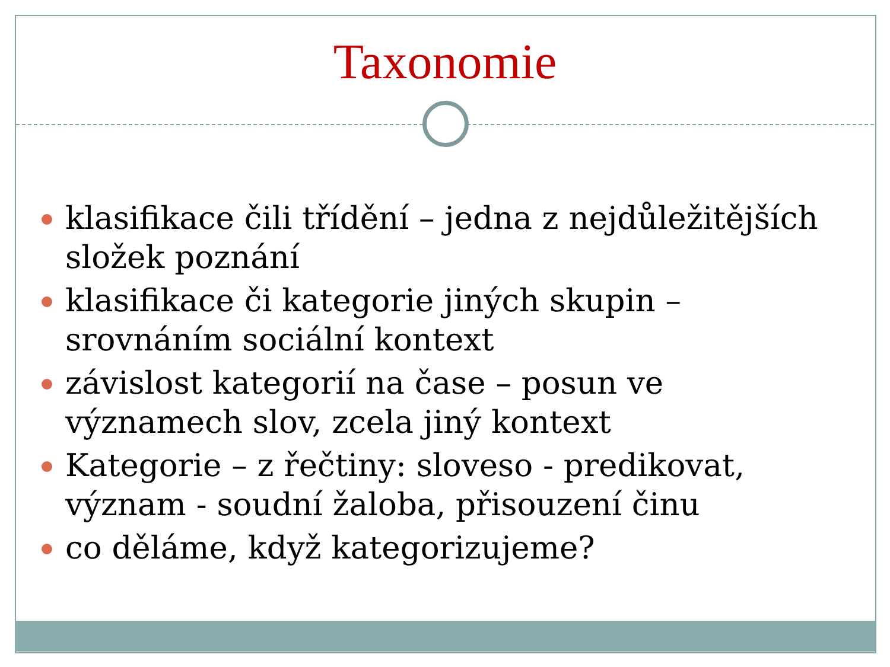Taxonomie
klasifikace čili třídění – jedna z nejdůležitějších složek poznání
klasifikace či kategorie jiných skupin – srovnáním sociální kontext
závislost kategorií na čase – posun ve významech slov, zcela jiný kontext
Kategorie – z řečtiny: sloveso - predikovat, význam - soudní žaloba, přisouzení činu
co děláme, když kategorizujeme?